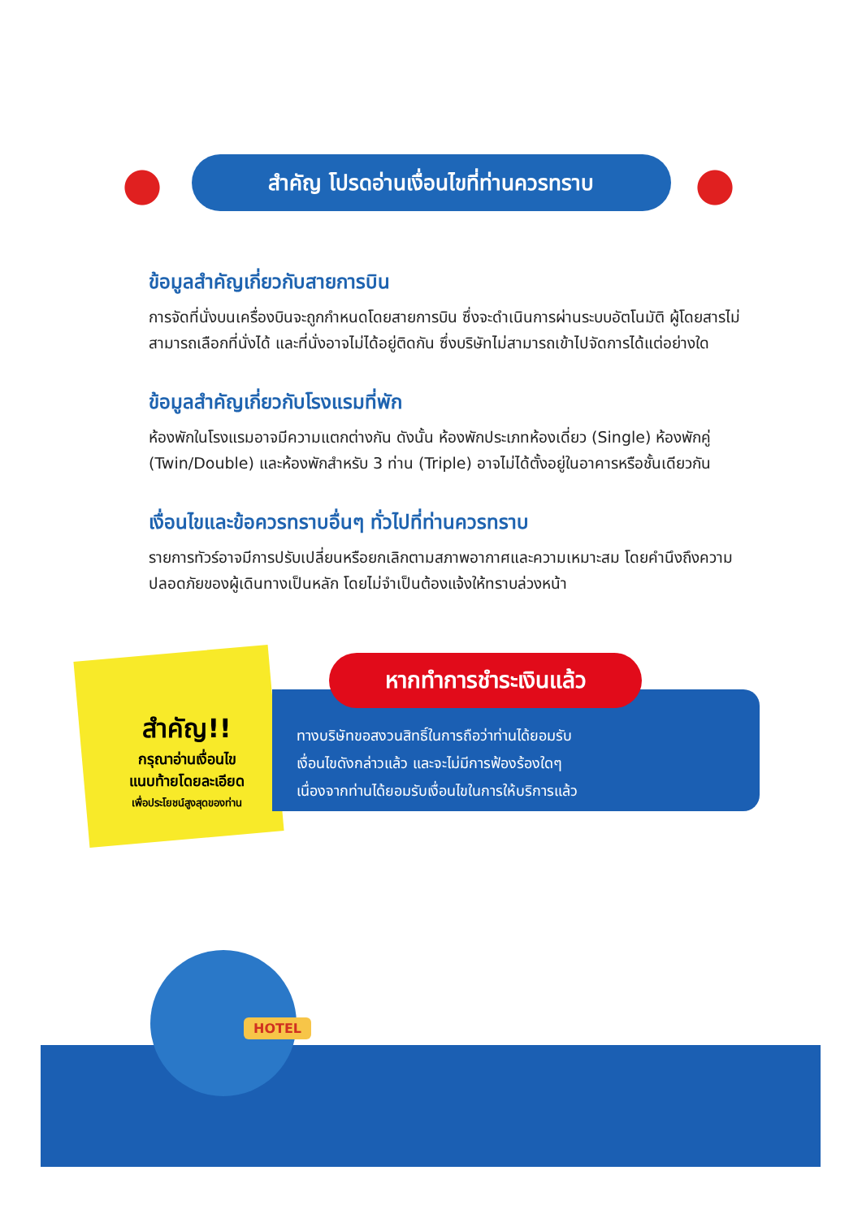สำคัญ โปรดอ่านเงื่อนไขที่ท่านควรทราบ
ข้อมูลสำคัญเกี่ยวกับสายการบิน
การจัดที่นั่งบนเครื่องบินจะถูกกำหนดโดยสายการบิน ซึ่งจะดำเนินการผ่านระบบอัตโนมัติ ผู้โดยสารไม่สามารถเลือกที่นั่งได้ และที่นั่งอาจไม่ได้อยู่ติดกัน ซึ่งบริษัทไม่สามารถเข้าไปจัดการได้แต่อย่างใด
ข้อมูลสำคัญเกี่ยวกับโรงแรมที่พัก
ห้องพักในโรงแรมอาจมีความแตกต่างกัน ดังนั้น ห้องพักประเภทห้องเดี่ยว (Single) ห้องพักคู่ (Twin/Double) และห้องพักสำหรับ 3 ท่าน (Triple) อาจไม่ได้ตั้งอยู่ในอาคารหรือชั้นเดียวกัน
เงื่อนไขและข้อควรทราบอื่นๆ ทั่วไปที่ท่านควรทราบ
รายการทัวร์อาจมีการปรับเปลี่ยนหรือยกเลิกตามสภาพอากาศและความเหมาะสม โดยคำนึงถึงความปลอดภัยของผู้เดินทางเป็นหลัก โดยไม่จำเป็นต้องแจ้งให้ทราบล่วงหน้า
สำคัญ!!
กรุณาอ่านเงื่อนไข
แนบท้ายโดยละเอียด
เพื่อประโยชน์สูงสุดของท่าน
หากทำการชำระเงินแล้ว
ทางบริษัทขอสงวนสิทธิ์ในการถือว่าท่านได้ยอมรับ
เงื่อนไขดังกล่าวแล้ว และจะไม่มีการฟ้องร้องใดๆ
เนื่องจากท่านได้ยอมรับเงื่อนไขในการให้บริการแล้ว
HOTEL